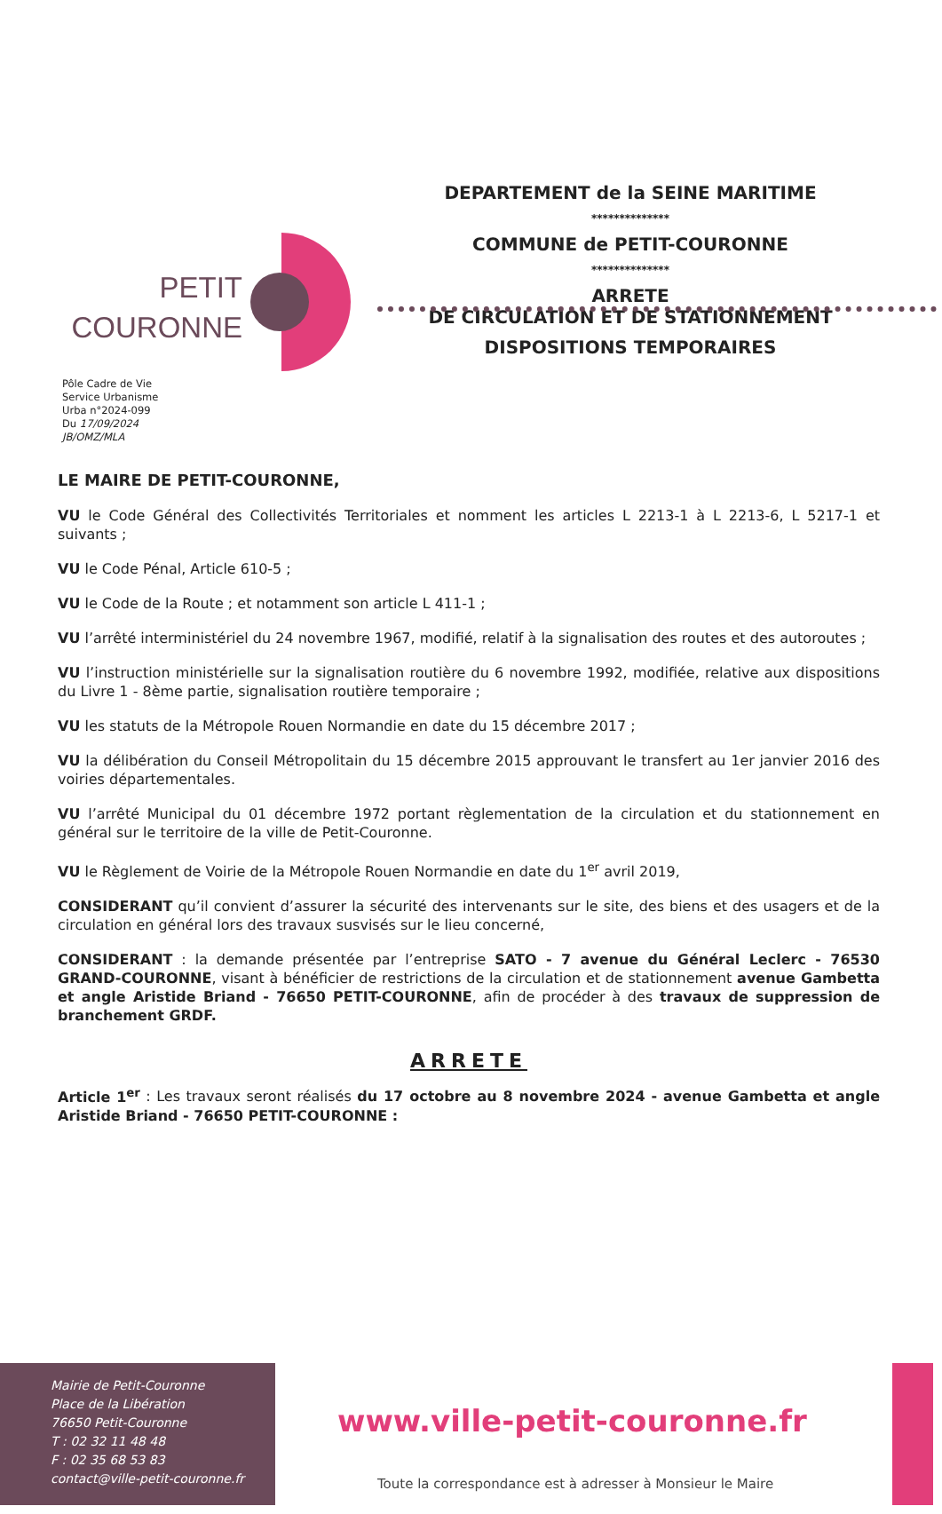PETIT
COURONNE
DEPARTEMENT de la SEINE MARITIME
**************
COMMUNE de PETIT-COURONNE
**************
ARRETE
DE CIRCULATION ET DE STATIONNEMENT
DISPOSITIONS TEMPORAIRES
Pôle Cadre de Vie
Service Urbanisme
Urba n°2024-099
Du 17/09/2024
JB/OMZ/MLA
LE MAIRE DE PETIT-COURONNE,
VU le Code Général des Collectivités Territoriales et nomment les articles L 2213-1 à L 2213-6, L 5217-1 et suivants ;
VU le Code Pénal, Article 610-5 ;
VU le Code de la Route ; et notamment son article L 411-1 ;
VU l’arrêté interministériel du 24 novembre 1967, modifié, relatif à la signalisation des routes et des autoroutes ;
VU l’instruction ministérielle sur la signalisation routière du 6 novembre 1992, modifiée, relative aux dispositions du Livre 1 - 8ème partie, signalisation routière temporaire ;
VU les statuts de la Métropole Rouen Normandie en date du 15 décembre 2017 ;
VU la délibération du Conseil Métropolitain du 15 décembre 2015 approuvant le transfert au 1er janvier 2016 des voiries départementales.
VU l’arrêté Municipal du 01 décembre 1972 portant règlementation de la circulation et du stationnement en général sur le territoire de la ville de Petit-Couronne.
VU le Règlement de Voirie de la Métropole Rouen Normandie en date du 1<sup>er</sup> avril 2019,
CONSIDERANT qu’il convient d’assurer la sécurité des intervenants sur le site, des biens et des usagers et de la circulation en général lors des travaux susvisés sur le lieu concerné,
CONSIDERANT : la demande présentée par l’entreprise SATO - 7 avenue du Général Leclerc - 76530 GRAND-COURONNE, visant à bénéficier de restrictions de la circulation et de stationnement avenue Gambetta et angle Aristide Briand - 76650 PETIT-COURONNE, afin de procéder à des travaux de suppression de branchement GRDF.
ARRETE
Article 1<sup>er</sup> : Les travaux seront réalisés du 17 octobre au 8 novembre 2024 - avenue Gambetta et angle Aristide Briand - 76650 PETIT-COURONNE :
Mairie de Petit-Couronne
Place de la Libération
76650 Petit-Couronne
T : 02 32 11 48 48
F : 02 35 68 53 83
contact@ville-petit-couronne.fr
www.ville-petit-couronne.fr
Toute la correspondance est à adresser à Monsieur le Maire